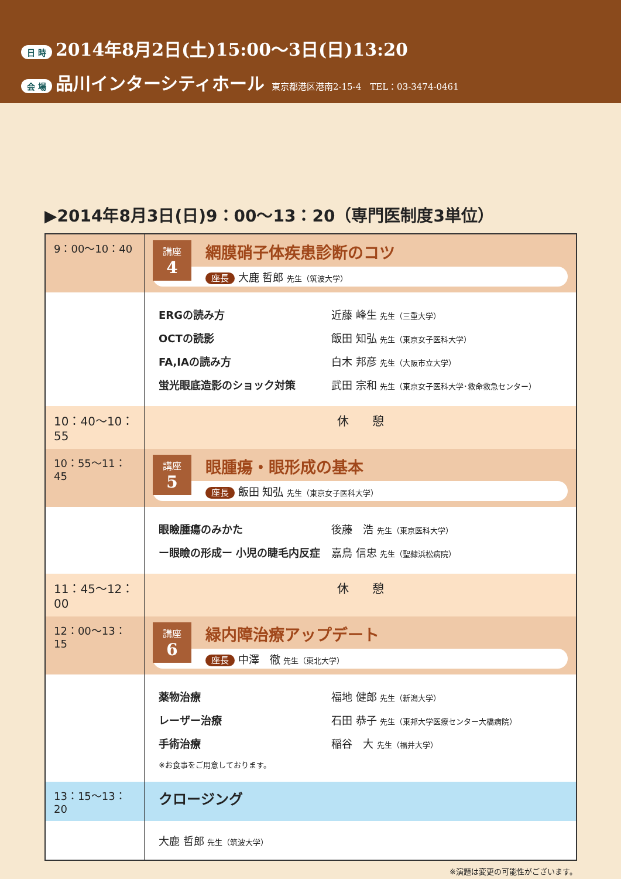日 時 2014年8月2日(土)15:00〜3日(日)13:20
会 場 品川インターシティホール 東京都港区港南2-15-4　TEL：03-3474-0461
▶2014年8月3日(日)9：00〜13：20（専門医制度3単位）
| 9：00〜10：40 | 講座 4 網膜硝子体疾患診断のコツ 座長 大鹿 哲郎 先生（筑波大学） |
| | ERGの読み方 近藤 峰生 先生（三重大学） OCTの読影 飯田 知弘 先生（東京女子医科大学） FA,IAの読み方 白木 邦彦 先生（大阪市立大学） 蛍光眼底造影のショック対策 武田 宗和 先生（東京女子医科大学･救命救急センター） |
| 10：40〜10：55 | 休 憩 |
| 10：55〜11：45 | 講座 5 眼腫瘍・眼形成の基本 座長 飯田 知弘 先生（東京女子医科大学） |
| | 眼瞼腫瘍のみかた 後藤 浩 先生（東京医科大学） ー眼瞼の形成ー 小児の睫毛内反症 嘉鳥 信忠 先生（聖隷浜松病院） |
| 11：45〜12：00 | 休 憩 |
| 12：00〜13：15 | 講座 6 緑内障治療アップデート 座長 中澤 徹 先生（東北大学） |
| | 薬物治療 福地 健郎 先生（新潟大学） レーザー治療 石田 恭子 先生（東邦大学医療センター大橋病院） 手術治療 稲谷 大 先生（福井大学） ※お食事をご用意しております。 |
| 13：15〜13：20 | クロージング |
| | 大鹿 哲郎 先生（筑波大学） |
※演題は変更の可能性がございます。